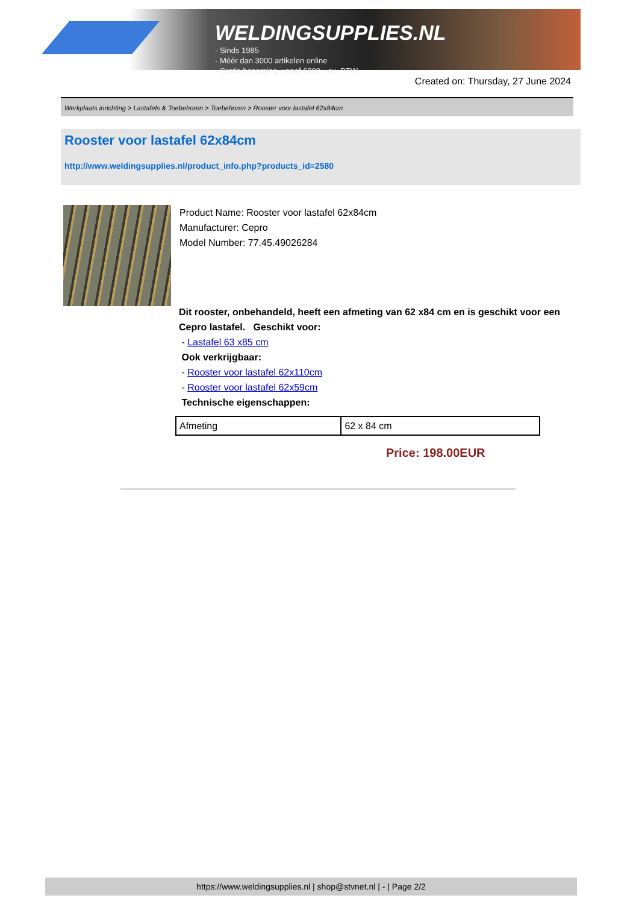WELDINGSUPPLIES.NL
- Sinds 1985
- Méér dan 3000 artikelen online
- Gratis bezorging, vanaf €200,--ex. BTW
Created on: Thursday, 27 June 2024
Werkplaats inrichting > Lastafels & Toebehoren > Toebehoren > Rooster voor lastafel 62x84cm
Rooster voor lastafel 62x84cm
http://www.weldingsupplies.nl/product_info.php?products_id=2580
Product Name: Rooster voor lastafel 62x84cm
Manufacturer: Cepro
Model Number: 77.45.49026284
Dit rooster, onbehandeld, heeft een afmeting van 62 x84 cm en is geschikt voor een Cepro lastafel. Geschikt voor:
- Lastafel 63 x85 cm
Ook verkrijgbaar:
- Rooster voor lastafel 62x110cm
- Rooster voor lastafel 62x59cm
Technische eigenschappen:
| Afmeting | 62 x 84 cm |
Price: 198.00EUR
https://www.weldingsupplies.nl | shop@stvnet.nl | - | Page 2/2